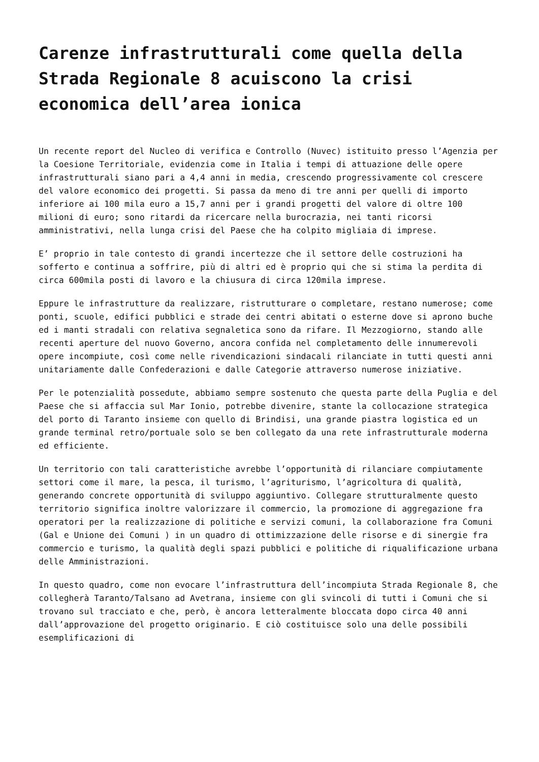Carenze infrastrutturali come quella della Strada Regionale 8 acuiscono la crisi economica dell’area ionica
Un recente report del Nucleo di verifica e Controllo (Nuvec) istituito presso l’Agenzia per la Coesione Territoriale, evidenzia come in Italia i tempi di attuazione delle opere infrastrutturali siano pari a 4,4 anni in media, crescendo progressivamente col crescere del valore economico dei progetti. Si passa da meno di tre anni per quelli di importo inferiore ai 100 mila euro a 15,7 anni per i grandi progetti del valore di oltre 100 milioni di euro; sono ritardi da ricercare nella burocrazia, nei tanti ricorsi amministrativi, nella lunga crisi del Paese che ha colpito migliaia di imprese.
E’ proprio in tale contesto di grandi incertezze che il settore delle costruzioni ha sofferto e continua a soffrire, più di altri ed è proprio qui che si stima la perdita di circa 600mila posti di lavoro e la chiusura di circa 120mila imprese.
Eppure le infrastrutture da realizzare, ristrutturare o completare, restano numerose; come ponti, scuole, edifici pubblici e strade dei centri abitati o esterne dove si aprono buche ed i manti stradali con relativa segnaletica sono da rifare. Il Mezzogiorno, stando alle recenti aperture del nuovo Governo, ancora confida nel completamento delle innumerevoli opere incompiute, così come nelle rivendicazioni sindacali rilanciate in tutti questi anni unitariamente dalle Confederazioni e dalle Categorie attraverso numerose iniziative.
Per le potenzialità possedute, abbiamo sempre sostenuto che questa parte della Puglia e del Paese che si affaccia sul Mar Ionio, potrebbe divenire, stante la collocazione strategica del porto di Taranto insieme con quello di Brindisi, una grande piastra logistica ed un grande terminal retro/portuale solo se ben collegato da una rete infrastrutturale moderna ed efficiente.
Un territorio con tali caratteristiche avrebbe l’opportunità di rilanciare compiutamente settori come il mare, la pesca, il turismo, l’agriturismo, l’agricoltura di qualità, generando concrete opportunità di sviluppo aggiuntivo. Collegare strutturalmente questo territorio significa inoltre valorizzare il commercio, la promozione di aggregazione fra operatori per la realizzazione di politiche e servizi comuni, la collaborazione fra Comuni (Gal e Unione dei Comuni ) in un quadro di ottimizzazione delle risorse e di sinergie fra commercio e turismo, la qualità degli spazi pubblici e politiche di riqualificazione urbana delle Amministrazioni.
In questo quadro, come non evocare l’infrastruttura dell’incompiuta Strada Regionale 8, che collegherà Taranto/Talsano ad Avetrana, insieme con gli svincoli di tutti i Comuni che si trovano sul tracciato e che, però, è ancora letteralmente bloccata dopo circa 40 anni dall’approvazione del progetto originario. E ciò costituisce solo una delle possibili esemplificazioni di